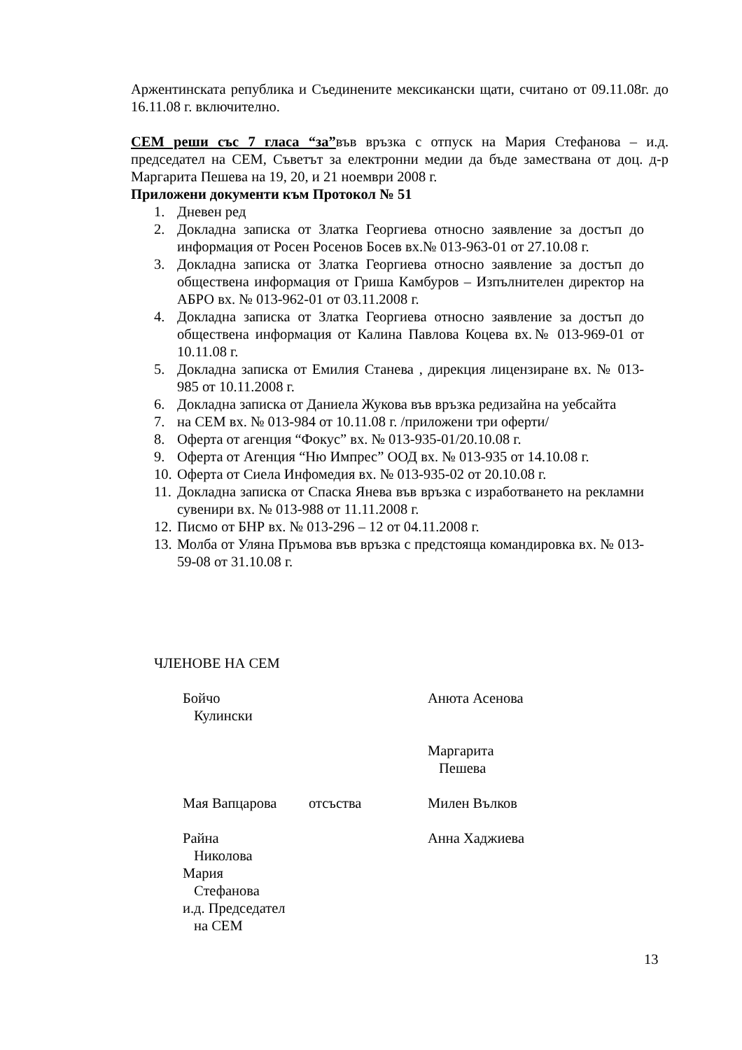Аржентинската република и Съединените мексикански щати, считано от 09.11.08г. до 16.11.08 г. включително.
СЕМ реши със 7 гласа “за”във връзка с отпуск на Мария Стефанова – и.д. председател на СЕМ, Съветът за електронни медии да бъде заместванa от доц. д-р Маргарита Пешева на 19, 20, и 21 ноември 2008 г.
Приложени документи към Протокол № 51
1. Дневен ред
2. Докладна записка от Златка Георгиева относно заявление за достъп до информация от Росен Росенов Босев вх.№ 013-963-01 от 27.10.08 г.
3. Докладна записка от Златка Георгиева относно заявление за достъп до обществена информация от Гриша Камбуров – Изпълнителен директор на АБРО вх. № 013-962-01 от 03.11.2008 г.
4. Докладна записка от Златка Георгиева относно заявление за достъп до обществена информация от Калина Павлова Коцева вх.№ 013-969-01 от 10.11.08 г.
5. Докладна записка от Емилия Станева , дирекция лицензиране вх. № 013-985 от 10.11.2008 г.
6. Докладна записка от Даниела Жукова във връзка редизайна на уебсайта
7. на СЕМ вх. № 013-984 от 10.11.08 г. /приложени три оферти/
8. Оферта от агенция “Фокус” вх. № 013-935-01/20.10.08 г.
9. Оферта от Агенция “Ню Импрес” ООД вх. № 013-935 от 14.10.08 г.
10. Оферта от Сиела Инфомедия вх. № 013-935-02 от 20.10.08 г.
11. Докладна записка от Спаска Янева във връзка с изработването на рекламни сувенири вх. № 013-988 от 11.11.2008 г.
12. Писмо от БНР вх. № 013-296 – 12 от 04.11.2008 г.
13. Молба от Уляна Пръмова във връзка с предстояща командировка вх. № 013-59-08 от 31.10.08 г.
ЧЛЕНОВЕ НА СЕМ
Бойчо
Кулински
Анюта Асенова
Маргарита
Пешева
Мая Вапцарова отсъства Милен Вълков
Райна
Николова
Мария
Стефанова
и.д. Председател
на СЕМ
Анна Хаджиева
13